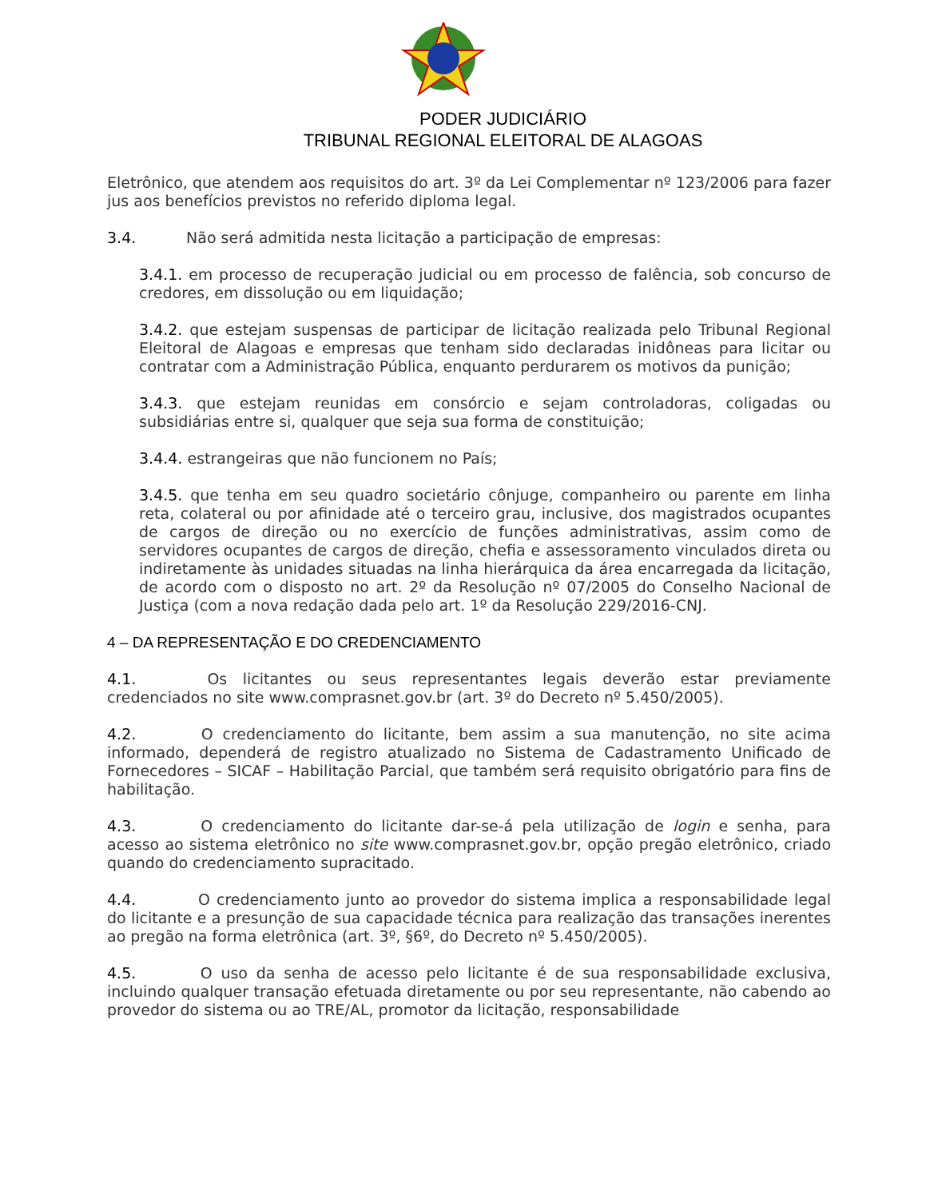PODER JUDICIÁRIO
TRIBUNAL REGIONAL ELEITORAL DE ALAGOAS
Eletrônico, que atendem aos requisitos do art. 3º da Lei Complementar nº 123/2006 para fazer jus aos benefícios previstos no referido diploma legal.
3.4. Não será admitida nesta licitação a participação de empresas:
3.4.1. em processo de recuperação judicial ou em processo de falência, sob concurso de credores, em dissolução ou em liquidação;
3.4.2. que estejam suspensas de participar de licitação realizada pelo Tribunal Regional Eleitoral de Alagoas e empresas que tenham sido declaradas inidôneas para licitar ou contratar com a Administração Pública, enquanto perdurarem os motivos da punição;
3.4.3. que estejam reunidas em consórcio e sejam controladoras, coligadas ou subsidiárias entre si, qualquer que seja sua forma de constituição;
3.4.4. estrangeiras que não funcionem no País;
3.4.5. que tenha em seu quadro societário cônjuge, companheiro ou parente em linha reta, colateral ou por afinidade até o terceiro grau, inclusive, dos magistrados ocupantes de cargos de direção ou no exercício de funções administrativas, assim como de servidores ocupantes de cargos de direção, chefia e assessoramento vinculados direta ou indiretamente às unidades situadas na linha hierárquica da área encarregada da licitação, de acordo com o disposto no art. 2º da Resolução nº 07/2005 do Conselho Nacional de Justiça (com a nova redação dada pelo art. 1º da Resolução 229/2016-CNJ.
4 – DA REPRESENTAÇÃO E DO CREDENCIAMENTO
4.1. Os licitantes ou seus representantes legais deverão estar previamente credenciados no site www.comprasnet.gov.br (art. 3º do Decreto nº 5.450/2005).
4.2. O credenciamento do licitante, bem assim a sua manutenção, no site acima informado, dependerá de registro atualizado no Sistema de Cadastramento Unificado de Fornecedores – SICAF – Habilitação Parcial, que também será requisito obrigatório para fins de habilitação.
4.3. O credenciamento do licitante dar-se-á pela utilização de login e senha, para acesso ao sistema eletrônico no site www.comprasnet.gov.br, opção pregão eletrônico, criado quando do credenciamento supracitado.
4.4. O credenciamento junto ao provedor do sistema implica a responsabilidade legal do licitante e a presunção de sua capacidade técnica para realização das transações inerentes ao pregão na forma eletrônica (art. 3º, §6º, do Decreto nº 5.450/2005).
4.5. O uso da senha de acesso pelo licitante é de sua responsabilidade exclusiva, incluindo qualquer transação efetuada diretamente ou por seu representante, não cabendo ao provedor do sistema ou ao TRE/AL, promotor da licitação, responsabilidade